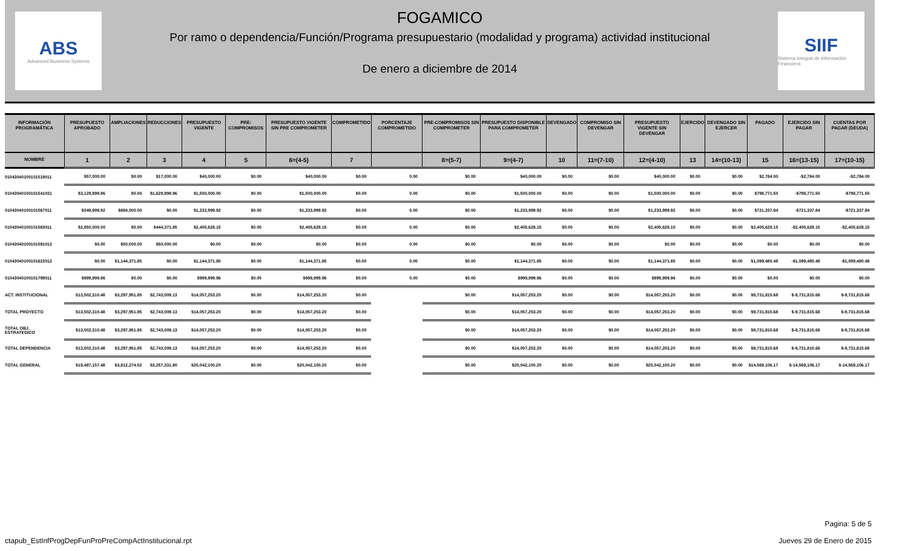ABS
Advanced Business Systems
FOGAMICO
Por ramo o dependencia/Función/Programa presupuestario (modalidad y programa) actividad institucional
De enero a diciembre de 2014
SIIF
Sistema Integral de Información Financiera
| INFORMACIÓN PROGRAMÁTICA | PRESUPUESTO APROBADO | AMPLIACIONES | REDUCCIONES | PRESUPUESTO VIGENTE | PRE-COMPROMISOS | PRESUPUESTO VIGENTE SIN PRE COMPROMETER | COMPROMETIDO | PORCENTAJE COMPROMETIDO | PRE-COMPROMISOS SIN COMPROMETER | PRESUPUESTO DISPONIBLE PARA COMPROMETER | DEVENGADO | COMPROMISO SIN DEVENGAR | PRESUPUESTO VIGENTE SIN DEVENGAR | EJERCIDO | DEVENGADO SIN EJERCER | PAGADO | EJERCIDO SIN PAGAR | CUENTAS POR PAGAR (DEUDA) |
| --- | --- | --- | --- | --- | --- | --- | --- | --- | --- | --- | --- | --- | --- | --- | --- | --- | --- | --- |
| NOMBRE | 1 | 2 | 3 | 4 | 5 | 6=(4-5) | 7 | | 8=(5-7) | 9=(4-7) | 10 | 11=(7-10) | 12=(4-10) | 13 | 14=(10-13) | 15 | 16=(13-15) | 17=(10-15) |
| 01043040100101519011 | $57,000.00 | $0.00 | $17,000.00 | $40,000.00 | $0.00 | $40,000.00 | $0.00 | 0.00 | $0.00 | $40,000.00 | $0.00 | $0.00 | $40,000.00 | $0.00 | $0.00 | $2,784.00 | -$2,784.00 | -$2,784.00 |
| 01043040100101541031 | $3,129,999.96 | $0.00 | $1,629,999.96 | $1,500,000.00 | $0.00 | $1,500,000.00 | $0.00 | 0.00 | $0.00 | $1,500,000.00 | $0.00 | $0.00 | $1,500,000.00 | $0.00 | $0.00 | $798,771.50 | -$798,771.50 | -$798,771.50 |
| 01043040100101567011 | $349,999.92 | $884,000.00 | $0.00 | $1,233,999.92 | $0.00 | $1,233,999.92 | $0.00 | 0.00 | $0.00 | $1,233,999.92 | $0.00 | $0.00 | $1,233,999.92 | $0.00 | $0.00 | $721,337.84 | -$721,337.84 | -$721,337.84 |
| 01043040100101583011 | $2,850,000.00 | $0.00 | $444,371.85 | $2,405,628.15 | $0.00 | $2,405,628.15 | $0.00 | 0.00 | $0.00 | $2,405,628.15 | $0.00 | $0.00 | $2,405,628.15 | $0.00 | $0.00 | $2,405,628.15 | -$2,405,628.15 | -$2,405,628.15 |
| 01043040100101591012 | $0.00 | $50,000.00 | $50,000.00 | $0.00 | $0.00 | $0.00 | $0.00 | 0.00 | $0.00 | $0.00 | $0.00 | $0.00 | $0.00 | $0.00 | $0.00 | $0.00 | $0.00 | $0.00 |
| 01043040100101622012 | $0.00 | $1,144,371.85 | $0.00 | $1,144,371.85 | $0.00 | $1,144,371.85 | $0.00 | 0.00 | $0.00 | $1,144,371.85 | $0.00 | $0.00 | $1,144,371.85 | $0.00 | $0.00 | $1,099,480.48 | -$1,099,480.48 | -$1,099,480.48 |
| 01043040100101799011 | $999,999.96 | $0.00 | $0.00 | $999,999.96 | $0.00 | $999,999.96 | $0.00 | 0.00 | $0.00 | $999,999.96 | $0.00 | $0.00 | $999,999.96 | $0.00 | $0.00 | $0.00 | $0.00 | $0.00 |
| ACT. INSTITUCIONAL | $13,502,310.48 | $3,297,951.85 | $2,743,009.13 | $14,057,253.20 | $0.00 | $14,057,253.20 | $0.00 | | $0.00 | $14,057,253.20 | $0.00 | $0.00 | $14,057,253.20 | $0.00 | $0.00 | $9,731,815.68 | $-9,731,815.68 | $-9,731,815.68 |
| TOTAL PROYECTO | $13,502,310.48 | $3,297,951.85 | $2,743,009.13 | $14,057,253.20 | $0.00 | $14,057,253.20 | $0.00 | | $0.00 | $14,057,253.20 | $0.00 | $0.00 | $14,057,253.20 | $0.00 | $0.00 | $9,731,815.68 | $-9,731,815.68 | $-9,731,815.68 |
| TOTAL OBJ. ESTRATEGICO | $13,502,310.48 | $3,297,951.85 | $2,743,009.13 | $14,057,253.20 | $0.00 | $14,057,253.20 | $0.00 | | $0.00 | $14,057,253.20 | $0.00 | $0.00 | $14,057,253.20 | $0.00 | $0.00 | $9,731,815.68 | $-9,731,815.68 | $-9,731,815.68 |
| TOTAL DEPENDENCIA | $13,502,310.48 | $3,297,951.85 | $2,743,009.13 | $14,057,253.20 | $0.00 | $14,057,253.20 | $0.00 | | $0.00 | $14,057,253.20 | $0.00 | $0.00 | $14,057,253.20 | $0.00 | $0.00 | $9,731,815.68 | $-9,731,815.68 | $-9,731,815.68 |
| TOTAL GENERAL | $19,487,157.48 | $3,812,274.52 | $3,257,331.80 | $20,042,100.20 | $0.00 | $20,042,100.20 | $0.00 | | $0.00 | $20,042,100.20 | $0.00 | $0.00 | $20,042,100.20 | $0.00 | $0.00 | $14,569,106.17 | $-14,569,106.17 | $-14,569,106.17 |
ctapub_EstInfProgDepFunProPreCompActInstitucional.rpt
Pagina: 5 de 5
Jueves 29 de Enero de 2015